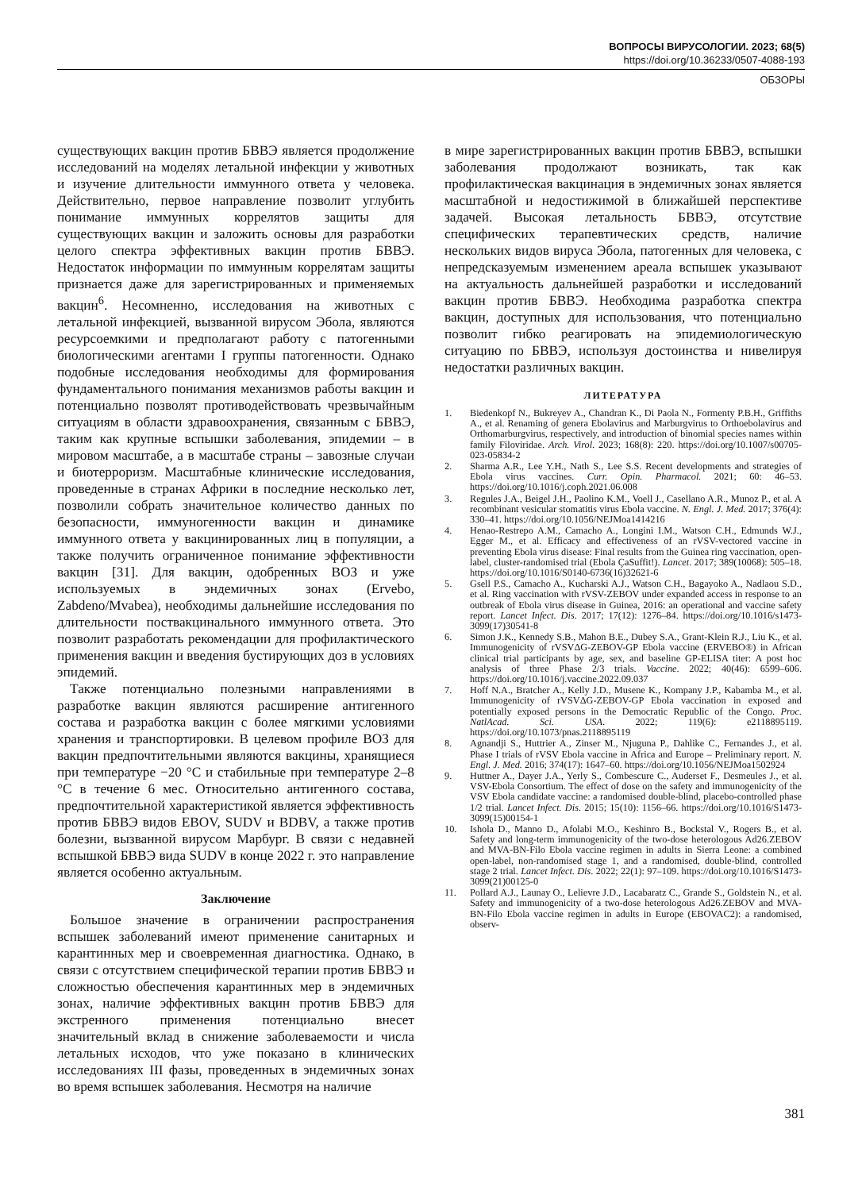ВОПРОСЫ ВИРУСОЛОГИИ. 2023; 68(5)
https://doi.org/10.36233/0507-4088-193
ОБЗОРЫ
существующих вакцин против БВВЭ является продолжение исследований на моделях летальной инфекции у животных и изучение длительности иммунного ответа у человека. Действительно, первое направление позволит углубить понимание иммунных коррелятов защиты для существующих вакцин и заложить основы для разработки целого спектра эффективных вакцин против БВВЭ. Недостаток информации по иммунным коррелятам защиты признается даже для зарегистрированных и применяемых вакцин<sup>6</sup>. Несомненно, исследования на животных с летальной инфекцией, вызванной вирусом Эбола, являются ресурсоемкими и предполагают работу с патогенными биологическими агентами I группы патогенности. Однако подобные исследования необходимы для формирования фундаментального понимания механизмов работы вакцин и потенциально позволят противодействовать чрезвычайным ситуациям в области здравоохранения, связанным с БВВЭ, таким как крупные вспышки заболевания, эпидемии – в мировом масштабе, а в масштабе страны – завозные случаи и биотерроризм. Масштабные клинические исследования, проведенные в странах Африки в последние несколько лет, позволили собрать значительное количество данных по безопасности, иммуногенности вакцин и динамике иммунного ответа у вакцинированных лиц в популяции, а также получить ограниченное понимание эффективности вакцин [31]. Для вакцин, одобренных ВОЗ и уже используемых в эндемичных зонах (Ervebo, Zabdeno/Mvabea), необходимы дальнейшие исследования по длительности поствакцинального иммунного ответа. Это позволит разработать рекомендации для профилактического применения вакцин и введения бустирующих доз в условиях эпидемий.
Также потенциально полезными направлениями в разработке вакцин являются расширение антигенного состава и разработка вакцин с более мягкими условиями хранения и транспортировки. В целевом профиле ВОЗ для вакцин предпочтительными являются вакцины, хранящиеся при температуре −20 °C и стабильные при температуре 2–8 °C в течение 6 мес. Относительно антигенного состава, предпочтительной характеристикой является эффективность против БВВЭ видов EBOV, SUDV и BDBV, а также против болезни, вызванной вирусом Марбург. В связи с недавней вспышкой БВВЭ вида SUDV в конце 2022 г. это направление является особенно актуальным.
Заключение
Большое значение в ограничении распространения вспышек заболеваний имеют применение санитарных и карантинных мер и своевременная диагностика. Однако, в связи с отсутствием специфической терапии против БВВЭ и сложностью обеспечения карантинных мер в эндемичных зонах, наличие эффективных вакцин против БВВЭ для экстренного применения потенциально внесет значительный вклад в снижение заболеваемости и числа летальных исходов, что уже показано в клинических исследованиях III фазы, проведенных в эндемичных зонах во время вспышек заболевания. Несмотря на наличие
в мире зарегистрированных вакцин против БВВЭ, вспышки заболевания продолжают возникать, так как профилактическая вакцинация в эндемичных зонах является масштабной и недостижимой в ближайшей перспективе задачей. Высокая летальность БВВЭ, отсутствие специфических терапевтических средств, наличие нескольких видов вируса Эбола, патогенных для человека, с непредсказуемым изменением ареала вспышек указывают на актуальность дальнейшей разработки и исследований вакцин против БВВЭ. Необходима разработка спектра вакцин, доступных для использования, что потенциально позволит гибко реагировать на эпидемиологическую ситуацию по БВВЭ, используя достоинства и нивелируя недостатки различных вакцин.
ЛИТЕРАТУРА
1. Biedenkopf N., Bukreyev A., Chandran K., Di Paola N., Formenty P.B.H., Griffiths A., et al. Renaming of genera Ebolavirus and Marburgvirus to Orthoebolavirus and Orthomarburgvirus, respectively, and introduction of binomial species names within family Filoviridae. Arch. Virol. 2023; 168(8): 220. https://doi.org/10.1007/s00705-023-05834-2
2. Sharma A.R., Lee Y.H., Nath S., Lee S.S. Recent developments and strategies of Ebola virus vaccines. Curr. Opin. Pharmacol. 2021; 60: 46–53. https://doi.org/10.1016/j.coph.2021.06.008
3. Regules J.A., Beigel J.H., Paolino K.M., Voell J., Casellano A.R., Munoz P., et al. A recombinant vesicular stomatitis virus Ebola vaccine. N. Engl. J. Med. 2017; 376(4): 330–41. https://doi.org/10.1056/NEJMoa1414216
4. Henao-Restrepo A.M., Camacho A., Longini I.M., Watson C.H., Edmunds W.J., Egger M., et al. Efficacy and effectiveness of an rVSV-vectored vaccine in preventing Ebola virus disease: Final results from the Guinea ring vaccination, open-label, cluster-randomised trial (Ebola ÇaSuffit!). Lancet. 2017; 389(10068): 505–18. https://doi.org/10.1016/S0140-6736(16)32621-6
5. Gsell P.S., Camacho A., Kucharski A.J., Watson C.H., Bagayoko A., Nadlaou S.D., et al. Ring vaccination with rVSV-ZEBOV under expanded access in response to an outbreak of Ebola virus disease in Guinea, 2016: an operational and vaccine safety report. Lancet Infect. Dis. 2017; 17(12): 1276–84. https://doi.org/10.1016/s1473-3099(17)30541-8
6. Simon J.K., Kennedy S.B., Mahon B.E., Dubey S.A., Grant-Klein R.J., Liu K., et al. Immunogenicity of rVSVΔG-ZEBOV-GP Ebola vaccine (ERVEBO®) in African clinical trial participants by age, sex, and baseline GP-ELISA titer: A post hoc analysis of three Phase 2/3 trials. Vaccine. 2022; 40(46): 6599–606. https://doi.org/10.1016/j.vaccine.2022.09.037
7. Hoff N.A., Bratcher A., Kelly J.D., Musene K., Kompany J.P., Kabamba M., et al. Immunogenicity of rVSVΔG-ZEBOV-GP Ebola vaccination in exposed and potentially exposed persons in the Democratic Republic of the Congo. Proc. NatlAcad. Sci. USA. 2022; 119(6): e2118895119. https://doi.org/10.1073/pnas.2118895119
8. Agnandji S., Huttrier A., Zinser M., Njuguna P., Dahlike C., Fernandes J., et al. Phase I trials of rVSV Ebola vaccine in Africa and Europe – Preliminary report. N. Engl. J. Med. 2016; 374(17): 1647–60. https://doi.org/10.1056/NEJMoa1502924
9. Huttner A., Dayer J.A., Yerly S., Combescure C., Auderset F., Desmeules J., et al. VSV-Ebola Consortium. The effect of dose on the safety and immunogenicity of the VSV Ebola candidate vaccine: a randomised double-blind, placebo-controlled phase 1/2 trial. Lancet Infect. Dis. 2015; 15(10): 1156–66. https://doi.org/10.1016/S1473-3099(15)00154-1
10. Ishola D., Manno D., Afolabi M.O., Keshinro B., Bockstal V., Rogers B., et al. Safety and long-term immunogenicity of the two-dose heterologous Ad26.ZEBOV and MVA-BN-Filo Ebola vaccine regimen in adults in Sierra Leone: a combined open-label, non-randomised stage 1, and a randomised, double-blind, controlled stage 2 trial. Lancet Infect. Dis. 2022; 22(1): 97–109. https://doi.org/10.1016/S1473-3099(21)00125-0
11. Pollard A.J., Launay O., Lelievre J.D., Lacabaratz C., Grande S., Goldstein N., et al. Safety and immunogenicity of a two-dose heterologous Ad26.ZEBOV and MVA-BN-Filo Ebola vaccine regimen in adults in Europe (EBOVAC2): a randomised, observ-
381